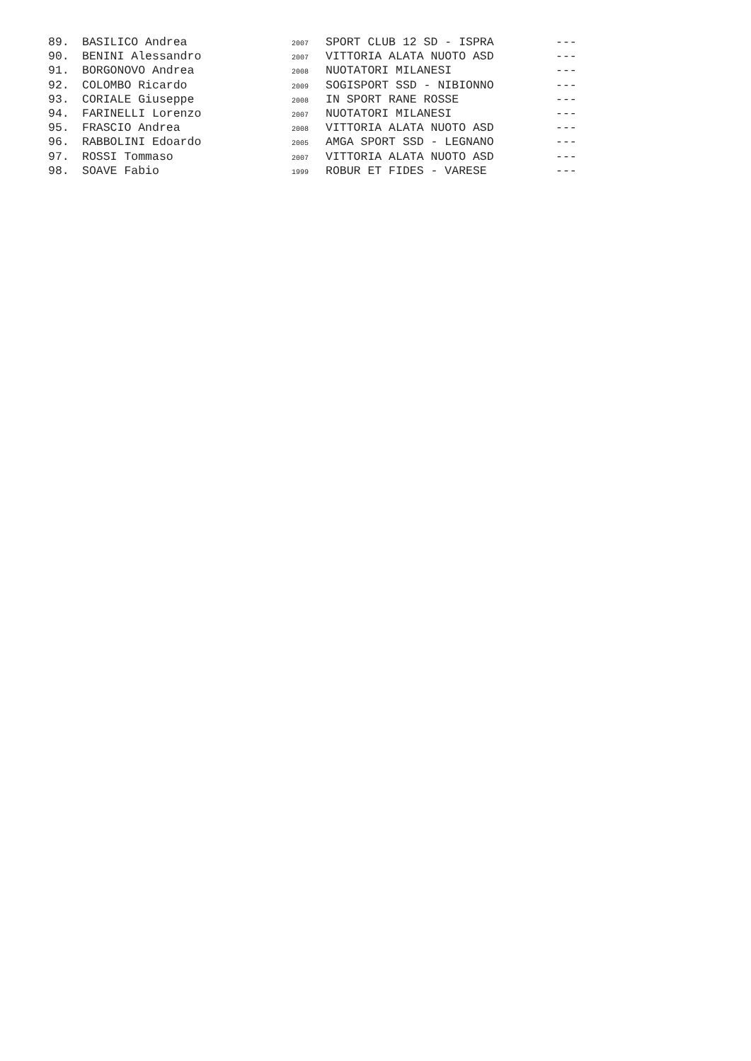| 89. | BASILICO Andrea | 2007 | SPORT CLUB 12 SD - ISPRA | --- |
| 90. | BENINI Alessandro | 2007 | VITTORIA ALATA NUOTO ASD | --- |
| 91. | BORGONOVO Andrea | 2008 | NUOTATORI MILANESI | --- |
| 92. | COLOMBO Ricardo | 2009 | SOGISPORT SSD - NIBIONNO | --- |
| 93. | CORIALE Giuseppe | 2008 | IN SPORT RANE ROSSE | --- |
| 94. | FARINELLI Lorenzo | 2007 | NUOTATORI MILANESI | --- |
| 95. | FRASCIO Andrea | 2008 | VITTORIA ALATA NUOTO ASD | --- |
| 96. | RABBOLINI Edoardo | 2005 | AMGA SPORT SSD - LEGNANO | --- |
| 97. | ROSSI Tommaso | 2007 | VITTORIA ALATA NUOTO ASD | --- |
| 98. | SOAVE Fabio | 1999 | ROBUR ET FIDES - VARESE | --- |